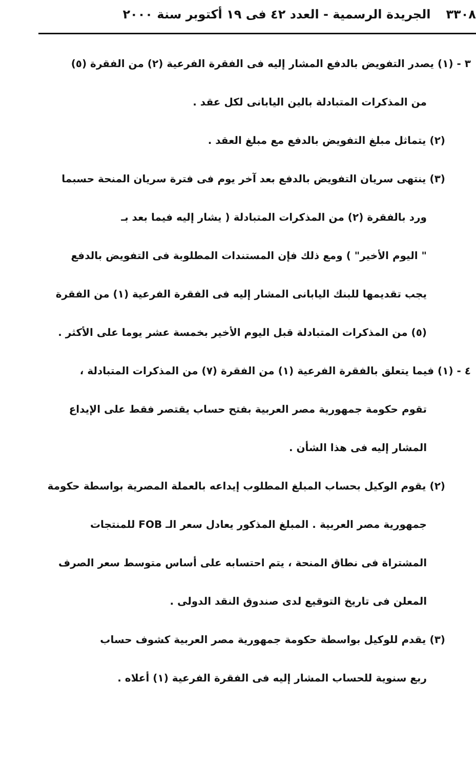٣٣٠٨ الجريدة الرسمية - العدد ٤٢ فى ١٩ أكتوبر سنة ٢٠٠٠
٣ - (١) يصدر التفويض بالدفع المشار إليه فى الفقرة الفرعية (٢) من الفقرة (٥)
من المذكرات المتبادلة بالين اليابانى لكل عقد .
(٢) يتماثل مبلغ التفويض بالدفع مع مبلغ العقد .
(٣) ينتهى سريان التفويض بالدفع بعد آخر يوم فى فترة سريان المنحة حسبما
ورد بالفقرة (٢) من المذكرات المتبادلة ( يشار إليه فيما بعد بـ
" اليوم الأخير" ) ومع ذلك فإن المستندات المطلوبة فى التفويض بالدفع
يجب تقديمها للبنك اليابانى المشار إليه فى الفقرة الفرعية (١) من الفقرة
(٥) من المذكرات المتبادلة قبل اليوم الأخير بخمسة عشر يوما على الأكثر .
٤ - (١) فيما يتعلق بالفقرة الفرعية (١) من الفقرة (٧) من المذكرات المتبادلة ،
تقوم حكومة جمهورية مصر العربية بفتح حساب يقتصر فقط على الإيداع
المشار إليه فى هذا الشأن .
(٢) يقوم الوكيل بحساب المبلغ المطلوب إيداعه بالعملة المصرية بواسطة حكومة
جمهورية مصر العربية . المبلغ المذكور يعادل سعر الـ FOB للمنتجات
المشتراة فى نطاق المنحة ، يتم احتسابه على أساس متوسط سعر الصرف
المعلن فى تاريخ التوقيع لدى صندوق النقد الدولى .
(٣) يقدم للوكيل بواسطة حكومة جمهورية مصر العربية كشوف حساب
ربع سنوية للحساب المشار إليه فى الفقرة الفرعية (١) أعلاه .